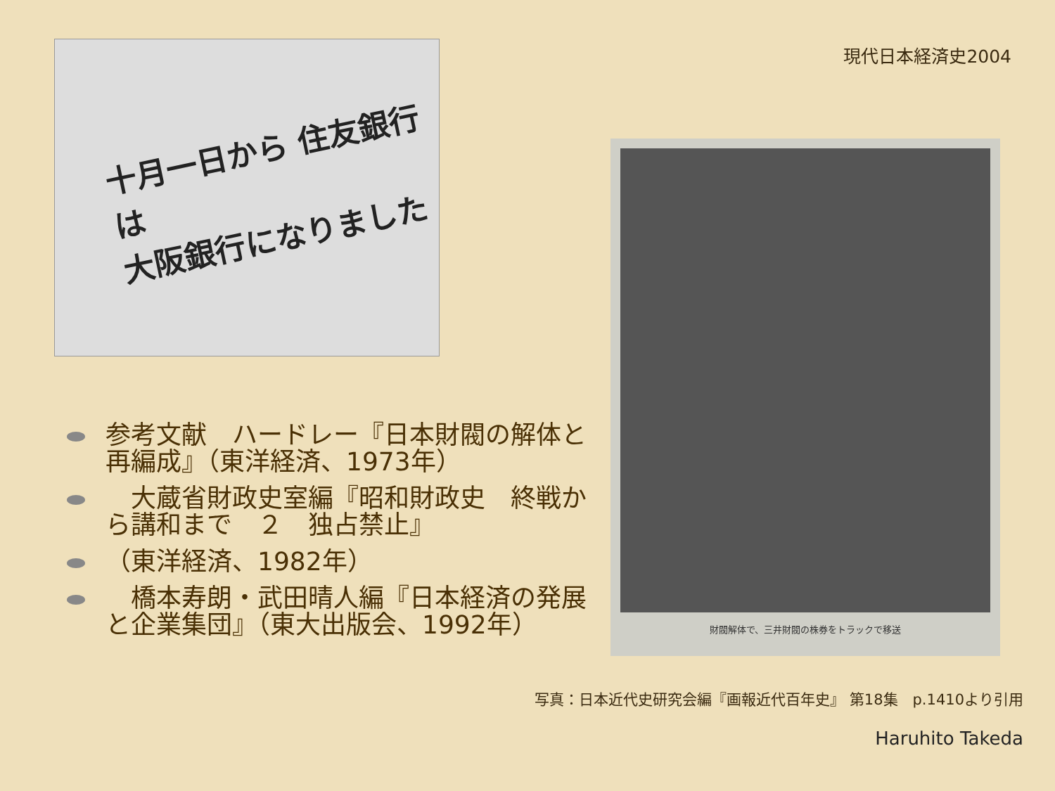現代日本経済史2004
十月一日から 住友銀行は
大阪銀行になりました
財閥解体で、三井財閥の株券をトラックで移送
参考文献　ハードレー『日本財閥の解体と再編成』（東洋経済、1973年）
　大蔵省財政史室編『昭和財政史　終戦から講和まで　２　独占禁止』
（東洋経済、1982年）
　橋本寿朗・武田晴人編『日本経済の発展と企業集団』（東大出版会、1992年）
写真：日本近代史研究会編『画報近代百年史』 第18集　p.1410より引用
Haruhito Takeda